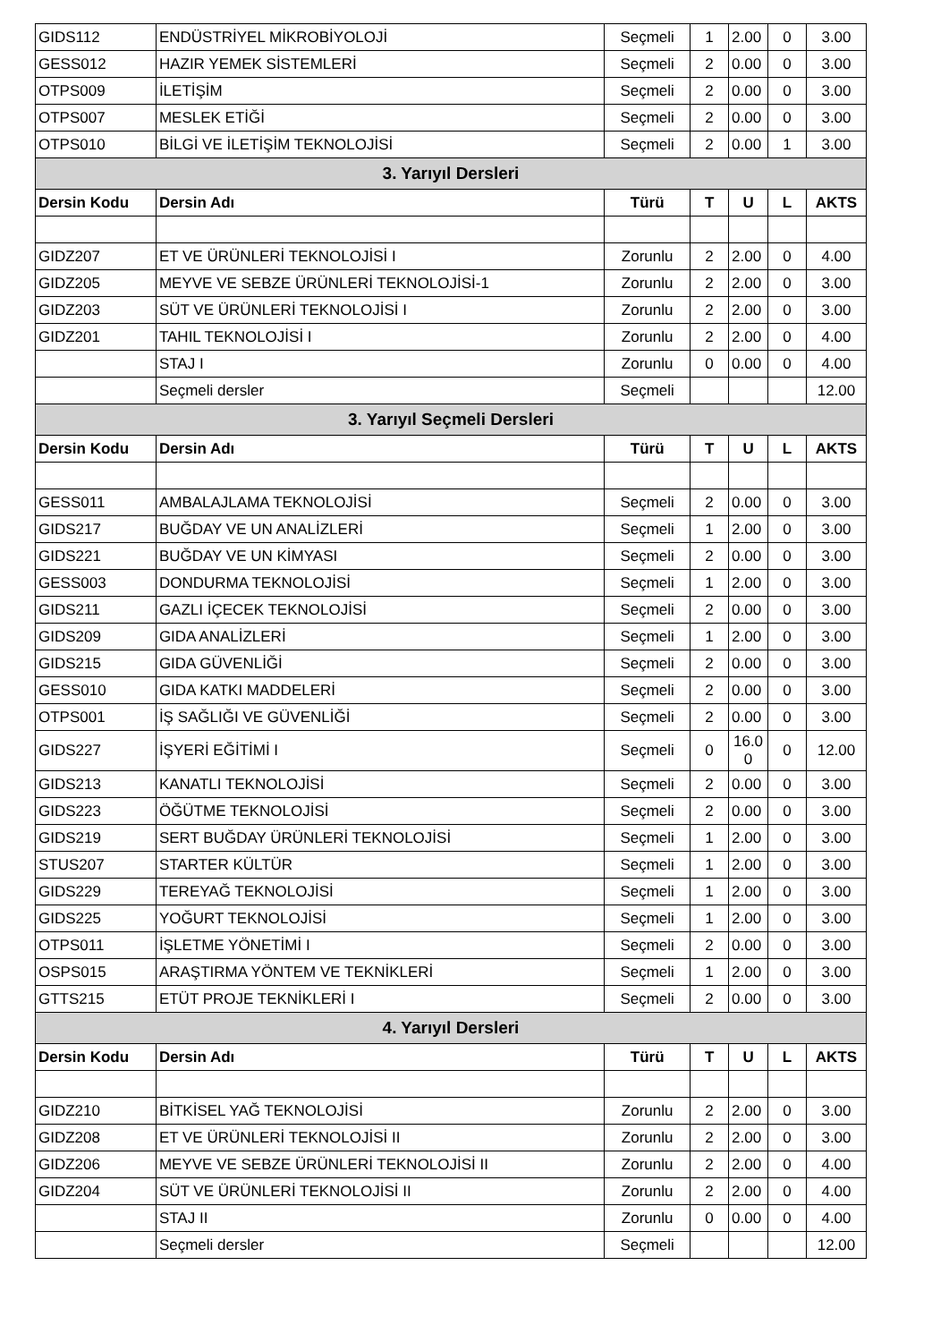| GIDS112 | ENDÜSTRİYEL MİKROBİYOLOJİ | Seçmeli | 1 | 2.00 | 0 | 3.00 |
| GESS012 | HAZIR YEMEK SİSTEMLERİ | Seçmeli | 2 | 0.00 | 0 | 3.00 |
| OTPS009 | İLETİŞİM | Seçmeli | 2 | 0.00 | 0 | 3.00 |
| OTPS007 | MESLEK ETİĞİ | Seçmeli | 2 | 0.00 | 0 | 3.00 |
| OTPS010 | BİLGİ VE İLETİŞİM TEKNOLOJİSİ | Seçmeli | 2 | 0.00 | 1 | 3.00 |
| 3. Yarıyıl Dersleri | | | | | | |
| Dersin Kodu | Dersin Adı | Türü | T | U | L | AKTS |
| GIDZ207 | ET VE ÜRÜNLERİ TEKNOLOJİSİ I | Zorunlu | 2 | 2.00 | 0 | 4.00 |
| GIDZ205 | MEYVE VE SEBZE ÜRÜNLERİ TEKNOLOJİSİ-1 | Zorunlu | 2 | 2.00 | 0 | 3.00 |
| GIDZ203 | SÜT VE ÜRÜNLERİ TEKNOLOJİSİ I | Zorunlu | 2 | 2.00 | 0 | 3.00 |
| GIDZ201 | TAHIL TEKNOLOJİSİ I | Zorunlu | 2 | 2.00 | 0 | 4.00 |
| | STAJ I | Zorunlu | 0 | 0.00 | 0 | 4.00 |
| | Seçmeli dersler | Seçmeli | | | | 12.00 |
| 3. Yarıyıl Seçmeli Dersleri | | | | | | |
| Dersin Kodu | Dersin Adı | Türü | T | U | L | AKTS |
| GESS011 | AMBALAJLAMA TEKNOLOJİSİ | Seçmeli | 2 | 0.00 | 0 | 3.00 |
| GIDS217 | BUĞDAY VE UN ANALİZLERİ | Seçmeli | 1 | 2.00 | 0 | 3.00 |
| GIDS221 | BUĞDAY VE UN KİMYASI | Seçmeli | 2 | 0.00 | 0 | 3.00 |
| GESS003 | DONDURMA TEKNOLOJİSİ | Seçmeli | 1 | 2.00 | 0 | 3.00 |
| GIDS211 | GAZLI İÇECEK TEKNOLOJİSİ | Seçmeli | 2 | 0.00 | 0 | 3.00 |
| GIDS209 | GIDA ANALİZLERİ | Seçmeli | 1 | 2.00 | 0 | 3.00 |
| GIDS215 | GIDA GÜVENLİĞİ | Seçmeli | 2 | 0.00 | 0 | 3.00 |
| GESS010 | GIDA KATKI MADDELERİ | Seçmeli | 2 | 0.00 | 0 | 3.00 |
| OTPS001 | İŞ SAĞLIĞI VE GÜVENLİĞİ | Seçmeli | 2 | 0.00 | 0 | 3.00 |
| GIDS227 | İŞYERİ EĞİTİMİ I | Seçmeli | 0 | 16.0 0 | 0 | 12.00 |
| GIDS213 | KANATLI TEKNOLOJİSİ | Seçmeli | 2 | 0.00 | 0 | 3.00 |
| GIDS223 | ÖĞÜTME TEKNOLOJİSİ | Seçmeli | 2 | 0.00 | 0 | 3.00 |
| GIDS219 | SERT BUĞDAY ÜRÜNLERİ TEKNOLOJİSİ | Seçmeli | 1 | 2.00 | 0 | 3.00 |
| STUS207 | STARTER KÜLTÜR | Seçmeli | 1 | 2.00 | 0 | 3.00 |
| GIDS229 | TEREYAĞ TEKNOLOJİSİ | Seçmeli | 1 | 2.00 | 0 | 3.00 |
| GIDS225 | YOĞURT TEKNOLOJİSİ | Seçmeli | 1 | 2.00 | 0 | 3.00 |
| OTPS011 | İŞLETME YÖNETİMİ I | Seçmeli | 2 | 0.00 | 0 | 3.00 |
| OSPS015 | ARAŞTIRMA YÖNTEM VE TEKNİKLERİ | Seçmeli | 1 | 2.00 | 0 | 3.00 |
| GTTS215 | ETÜT PROJE TEKNİKLERİ I | Seçmeli | 2 | 0.00 | 0 | 3.00 |
| 4. Yarıyıl Dersleri | | | | | | |
| Dersin Kodu | Dersin Adı | Türü | T | U | L | AKTS |
| GIDZ210 | BİTKİSEL YAĞ TEKNOLOJİSİ | Zorunlu | 2 | 2.00 | 0 | 3.00 |
| GIDZ208 | ET VE ÜRÜNLERİ TEKNOLOJİSİ II | Zorunlu | 2 | 2.00 | 0 | 3.00 |
| GIDZ206 | MEYVE VE SEBZE ÜRÜNLERİ TEKNOLOJİSİ II | Zorunlu | 2 | 2.00 | 0 | 4.00 |
| GIDZ204 | SÜT VE ÜRÜNLERİ TEKNOLOJİSİ II | Zorunlu | 2 | 2.00 | 0 | 4.00 |
| | STAJ II | Zorunlu | 0 | 0.00 | 0 | 4.00 |
| | Seçmeli dersler | Seçmeli | | | | 12.00 |